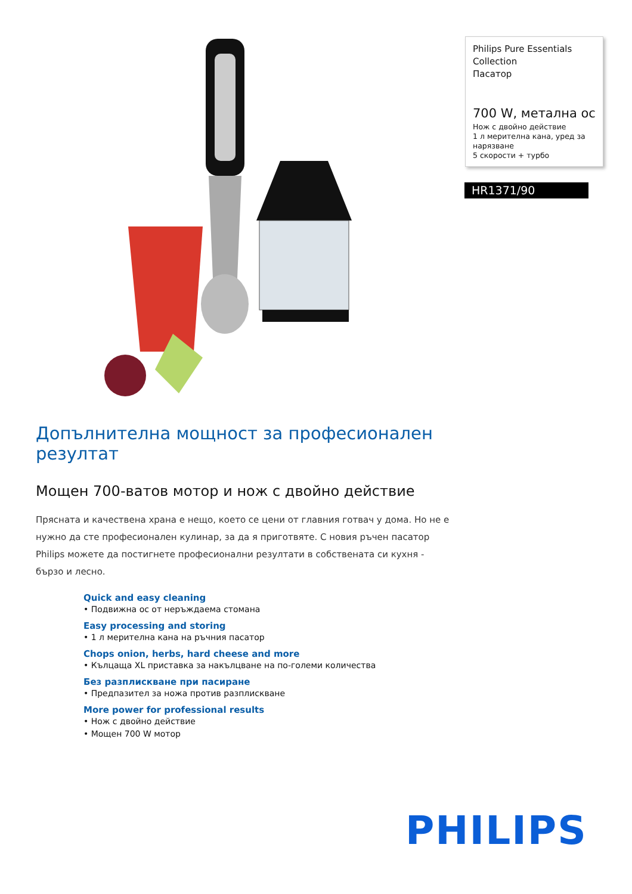Philips Pure Essentials Collection
Пасатор
700 W, метална ос
Нож с двойно действие
1 л мерителна кана, уред за нарязване
5 скорости + турбо
HR1371/90
Допълнителна мощност за професионален резултат
Мощен 700-ватов мотор и нож с двойно действие
Прясната и качествена храна е нещо, което се цени от главния готвач у дома. Но не е нужно да сте професионален кулинар, за да я приготвяте. С новия ръчен пасатор Philips можете да постигнете професионални резултати в собствената си кухня - бързо и лесно.
Quick and easy cleaning
• Подвижна ос от неръждаема стомана
Easy processing and storing
• 1 л мерителна кана на ръчния пасатор
Chops onion, herbs, hard cheese and more
• Кълцаща XL приставка за накълцване на по-големи количества
Без разплискване при пасиране
• Предпазител за ножа против разплискване
More power for professional results
• Нож с двойно действие
• Мощен 700 W мотор
PHILIPS